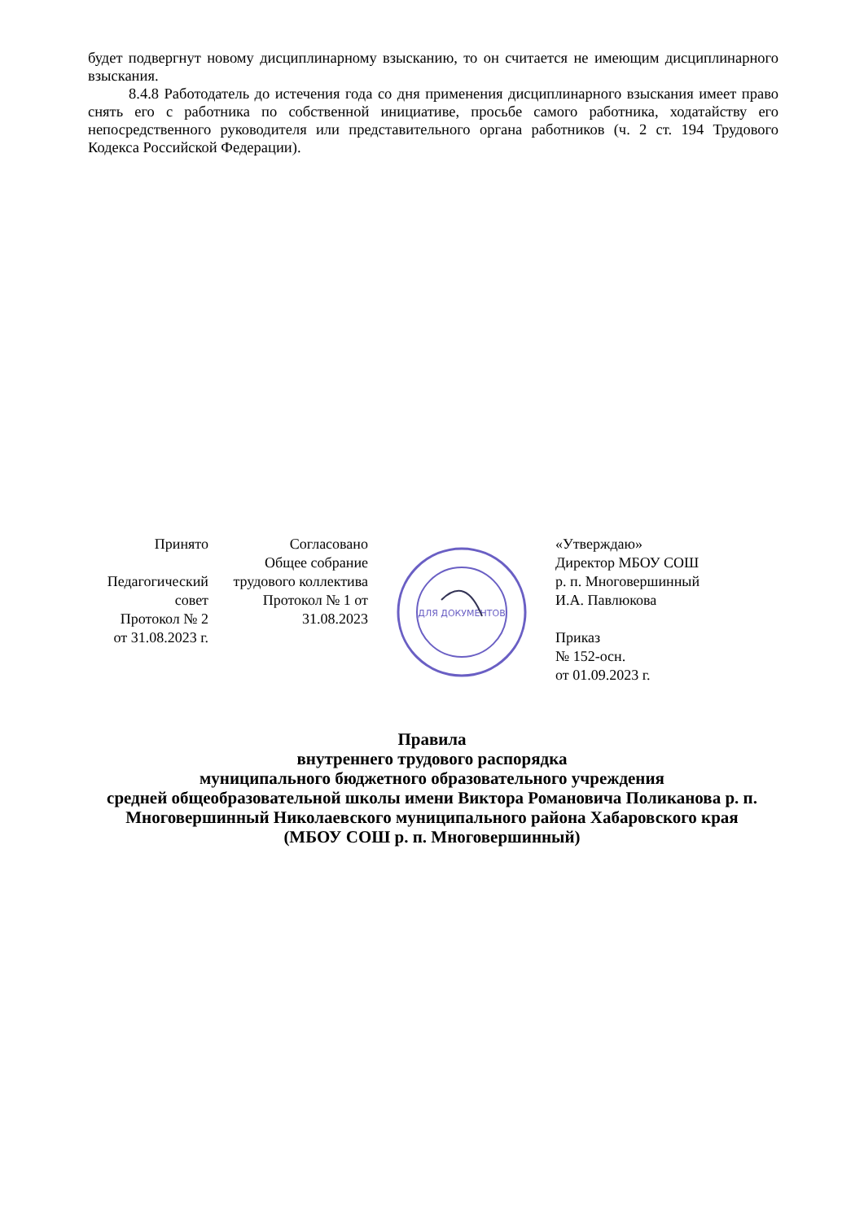будет подвергнут новому дисциплинарному взысканию, то он считается не имеющим дисциплинарного взыскания.
8.4.8 Работодатель до истечения года со дня применения дисциплинарного взыскания имеет право снять его с работника по собственной инициативе, просьбе самого работника, ходатайству его непосредственного руководителя или представительного органа работников (ч. 2 ст. 194 Трудового Кодекса Российской Федерации).
Принято
Педагогический совет
Протокол № 2
от 31.08.2023 г.
Согласовано
Общее собрание трудового коллектива
Протокол № 1 от 31.08.2023
ДЛЯ ДОКУМЕНТОВ
«Утверждаю»
Директор МБОУ СОШ
р. п. Многовершинный
И.А. Павлюкова
Приказ
№ 152-осн.
от 01.09.2023 г.
Правила
внутреннего трудового распорядка
муниципального бюджетного образовательного учреждения
средней общеобразовательной школы имени Виктора Романовича Поликанова р. п. Многовершинный Николаевского муниципального района Хабаровского края
(МБОУ СОШ р. п. Многовершинный)